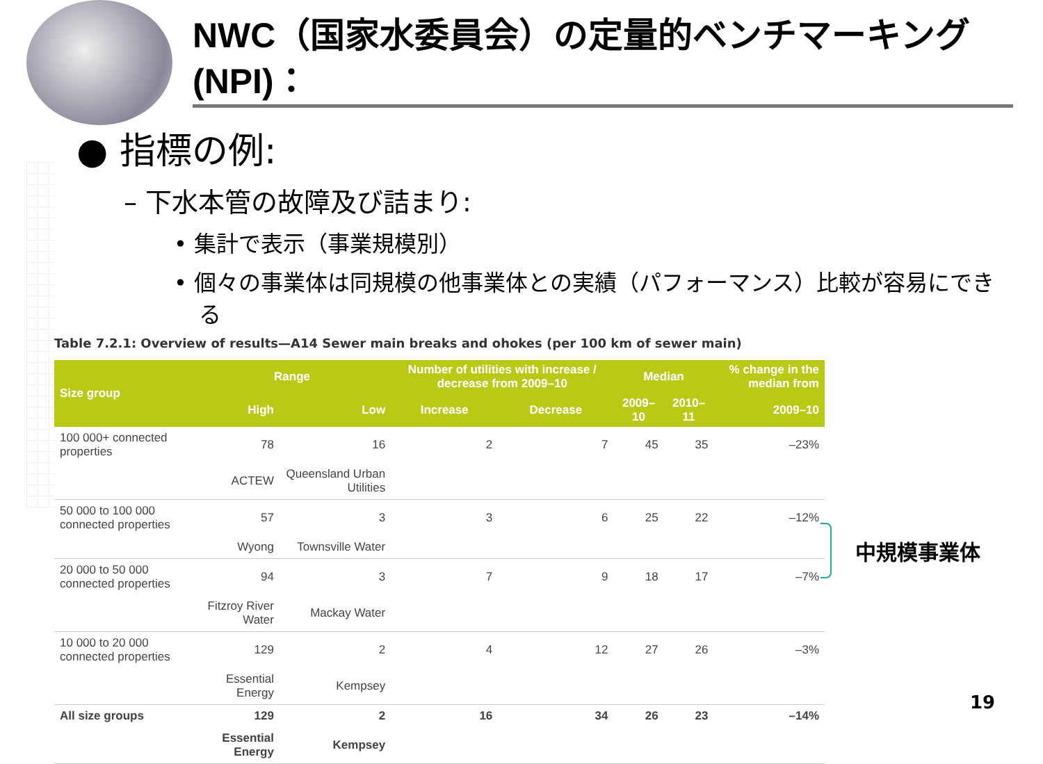NWC（国家水委員会）の定量的ベンチマーキング(NPI)：
● 指標の例:
– 下水本管の故障及び詰まり:
• 集計で表示（事業規模別）
• 個々の事業体は同規模の他事業体との実績（パフォーマンス）比較が容易にできる
Table 7.2.1: Overview of results—A14 Sewer main breaks and ohokes (per 100 km of sewer main)
| Size group | Range | | Number of utilities with increase / decrease from 2009–10 | | Median | | % change in the median from |
| --- | --- | --- | --- | --- | --- | --- | --- |
| | High | Low | Increase | Decrease | 2009–10 | 2010–11 | 2009–10 |
| 100 000+ connected properties | 78 | 16 | 2 | 7 | 45 | 35 | –23% |
| | ACTEW | Queensland Urban Utilities | | | | | |
| 50 000 to 100 000 connected properties | 57 | 3 | 3 | 6 | 25 | 22 | –12% |
| | Wyong | Townsville Water | | | | | |
| 20 000 to 50 000 connected properties | 94 | 3 | 7 | 9 | 18 | 17 | –7% |
| | Fitzroy River Water | Mackay Water | | | | | |
| 10 000 to 20 000 connected properties | 129 | 2 | 4 | 12 | 27 | 26 | –3% |
| | Essential Energy | Kempsey | | | | | |
| All size groups | 129 | 2 | 16 | 34 | 26 | 23 | –14% |
| | Essential Energy | Kempsey | | | | | |
中規模事業体
19